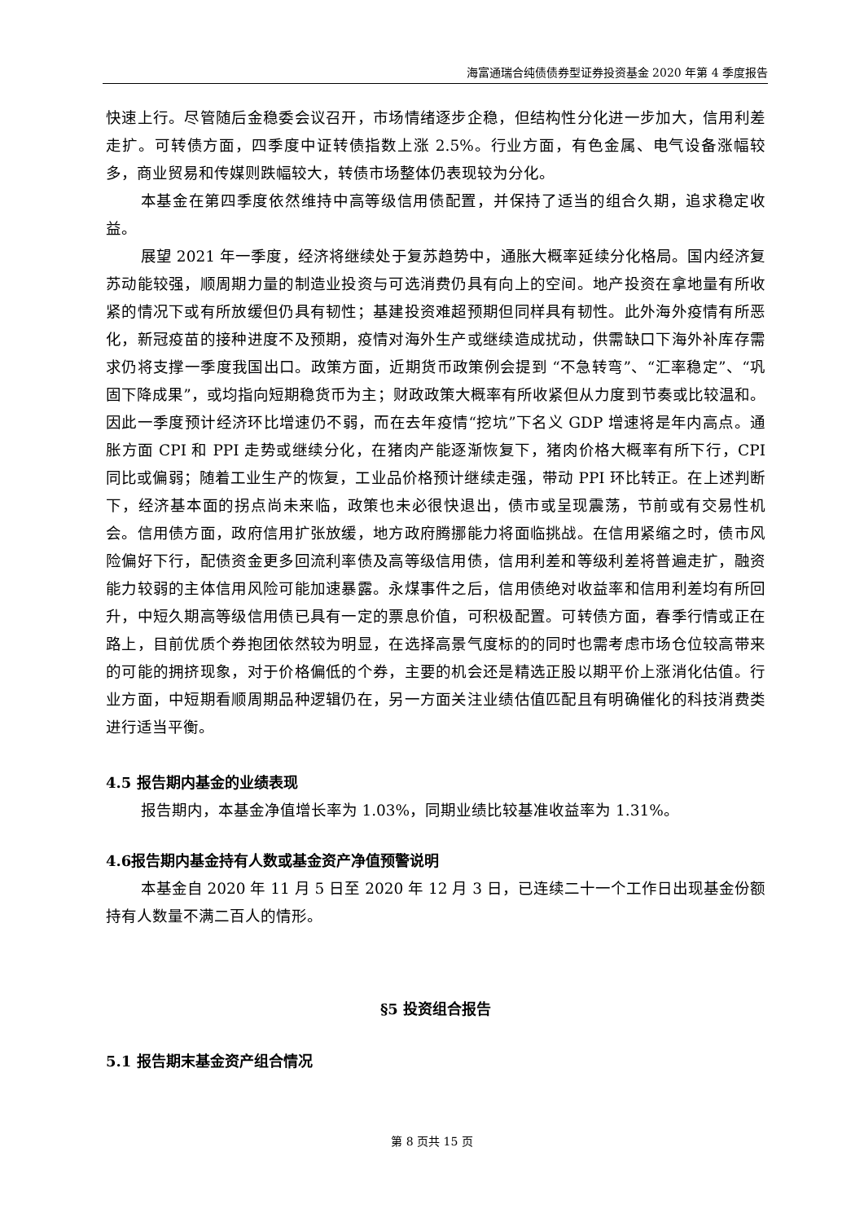海富通瑞合纯债债券型证券投资基金 2020 年第 4 季度报告
快速上行。尽管随后金稳委会议召开，市场情绪逐步企稳，但结构性分化进一步加大，信用利差走扩。可转债方面，四季度中证转债指数上涨 2.5%。行业方面，有色金属、电气设备涨幅较多，商业贸易和传媒则跌幅较大，转债市场整体仍表现较为分化。
本基金在第四季度依然维持中高等级信用债配置，并保持了适当的组合久期，追求稳定收益。
展望 2021 年一季度，经济将继续处于复苏趋势中，通胀大概率延续分化格局。国内经济复苏动能较强，顺周期力量的制造业投资与可选消费仍具有向上的空间。地产投资在拿地量有所收紧的情况下或有所放缓但仍具有韧性；基建投资难超预期但同样具有韧性。此外海外疫情有所恶化，新冠疫苗的接种进度不及预期，疫情对海外生产或继续造成扰动，供需缺口下海外补库存需求仍将支撑一季度我国出口。政策方面，近期货币政策例会提到 “不急转弯”、“汇率稳定”、“巩固下降成果”，或均指向短期稳货币为主；财政政策大概率有所收紧但从力度到节奏或比较温和。因此一季度预计经济环比增速仍不弱，而在去年疫情“挖坑”下名义 GDP 增速将是年内高点。通胀方面 CPI 和 PPI 走势或继续分化，在猪肉产能逐渐恢复下，猪肉价格大概率有所下行，CPI 同比或偏弱；随着工业生产的恢复，工业品价格预计继续走强，带动 PPI 环比转正。在上述判断下，经济基本面的拐点尚未来临，政策也未必很快退出，债市或呈现震荡，节前或有交易性机会。信用债方面，政府信用扩张放缓，地方政府腾挪能力将面临挑战。在信用紧缩之时，债市风险偏好下行，配债资金更多回流利率债及高等级信用债，信用利差和等级利差将普遍走扩，融资能力较弱的主体信用风险可能加速暴露。永煤事件之后，信用债绝对收益率和信用利差均有所回升，中短久期高等级信用债已具有一定的票息价值，可积极配置。可转债方面，春季行情或正在路上，目前优质个券抱团依然较为明显，在选择高景气度标的的同时也需考虑市场仓位较高带来的可能的拥挤现象，对于价格偏低的个券，主要的机会还是精选正股以期平价上涨消化估值。行业方面，中短期看顺周期品种逻辑仍在，另一方面关注业绩估值匹配且有明确催化的科技消费类进行适当平衡。
4.5 报告期内基金的业绩表现
报告期内，本基金净值增长率为 1.03%，同期业绩比较基准收益率为 1.31%。
4.6报告期内基金持有人数或基金资产净值预警说明
本基金自 2020 年 11 月 5 日至 2020 年 12 月 3 日，已连续二十一个工作日出现基金份额持有人数量不满二百人的情形。
§5 投资组合报告
5.1 报告期末基金资产组合情况
第 8 页共 15 页